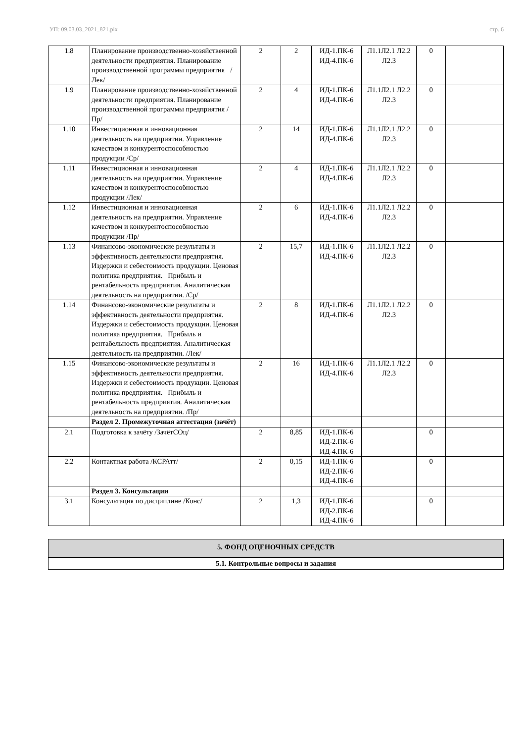УП: 09.03.03_2021_821.plx стр. 6
| 1.8 | Планирование производственно-хозяйственной деятельности предприятия. Планирование производственной программы предприятия /Лек/ | 2 | 2 | ИД-1.ПК-6 ИД-4.ПК-6 | Л1.1Л2.1 Л2.2 Л2.3 | 0 | |
| 1.9 | Планирование производственно-хозяйственной деятельности предприятия. Планирование производственной программы предприятия /Пр/ | 2 | 4 | ИД-1.ПК-6 ИД-4.ПК-6 | Л1.1Л2.1 Л2.2 Л2.3 | 0 | |
| 1.10 | Инвестиционная и инновационная деятельность на предприятии. Управление качеством и конкурентоспособностью продукции /Ср/ | 2 | 14 | ИД-1.ПК-6 ИД-4.ПК-6 | Л1.1Л2.1 Л2.2 Л2.3 | 0 | |
| 1.11 | Инвестиционная и инновационная деятельность на предприятии. Управление качеством и конкурентоспособностью продукции /Лек/ | 2 | 4 | ИД-1.ПК-6 ИД-4.ПК-6 | Л1.1Л2.1 Л2.2 Л2.3 | 0 | |
| 1.12 | Инвестиционная и инновационная деятельность на предприятии. Управление качеством и конкурентоспособностью продукции /Пр/ | 2 | 6 | ИД-1.ПК-6 ИД-4.ПК-6 | Л1.1Л2.1 Л2.2 Л2.3 | 0 | |
| 1.13 | Финансово-экономические результаты и эффективность деятельности предприятия. Издержки и себестоимость продукции. Ценовая политика предприятия. Прибыль и рентабельность предприятия. Аналитическая деятельность на предприятии. /Ср/ | 2 | 15,7 | ИД-1.ПК-6 ИД-4.ПК-6 | Л1.1Л2.1 Л2.2 Л2.3 | 0 | |
| 1.14 | Финансово-экономические результаты и эффективность деятельности предприятия. Издержки и себестоимость продукции. Ценовая политика предприятия. Прибыль и рентабельность предприятия. Аналитическая деятельность на предприятии. /Лек/ | 2 | 8 | ИД-1.ПК-6 ИД-4.ПК-6 | Л1.1Л2.1 Л2.2 Л2.3 | 0 | |
| 1.15 | Финансово-экономические результаты и эффективность деятельности предприятия. Издержки и себестоимость продукции. Ценовая политика предприятия. Прибыль и рентабельность предприятия. Аналитическая деятельность на предприятии. /Пр/ | 2 | 16 | ИД-1.ПК-6 ИД-4.ПК-6 | Л1.1Л2.1 Л2.2 Л2.3 | 0 | |
| | Раздел 2. Промежуточная аттестация (зачёт) | | | | | | |
| 2.1 | Подготовка к зачёту /ЗачётСОц/ | 2 | 8,85 | ИД-1.ПК-6 ИД-2.ПК-6 ИД-4.ПК-6 | | 0 | |
| 2.2 | Контактная работа /КСРАтт/ | 2 | 0,15 | ИД-1.ПК-6 ИД-2.ПК-6 ИД-4.ПК-6 | | 0 | |
| | Раздел 3. Консультации | | | | | | |
| 3.1 | Консультация по дисциплине /Конс/ | 2 | 1,3 | ИД-1.ПК-6 ИД-2.ПК-6 ИД-4.ПК-6 | | 0 | |
| 5. ФОНД ОЦЕНОЧНЫХ СРЕДСТВ |
| 5.1. Контрольные вопросы и задания |